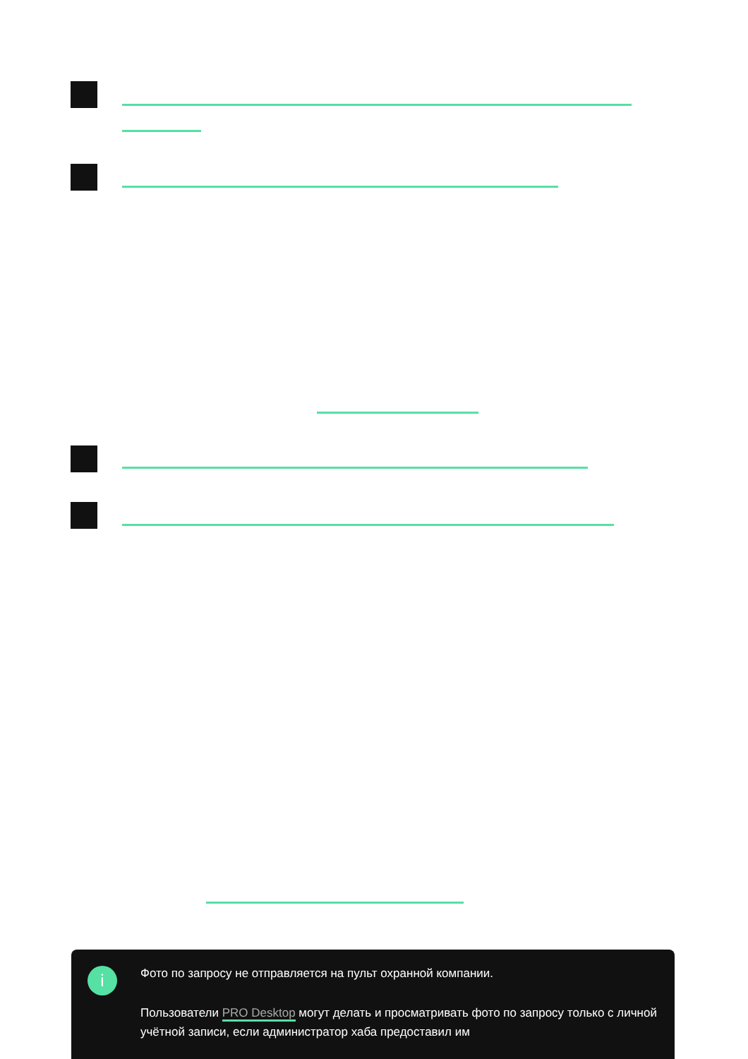i
Фото по запросу не отправляется на пульт охранной компании.
Пользователи PRO Desktop могут делать и просматривать фото по запросу только с личной учётной записи, если администратор хаба предоставил им